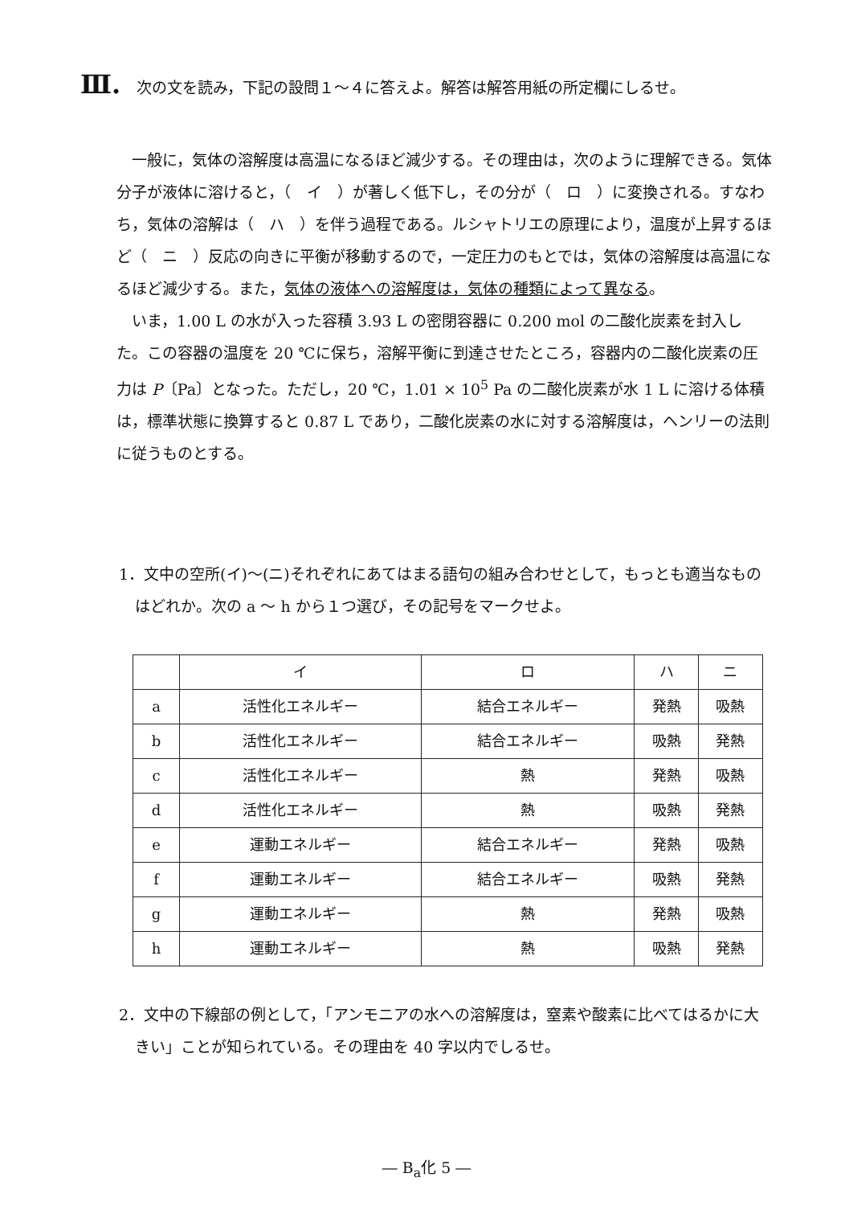Ⅲ. 次の文を読み，下記の設問１～４に答えよ。解答は解答用紙の所定欄にしるせ。
一般に，気体の溶解度は高温になるほど減少する。その理由は，次のように理解できる。気体分子が液体に溶けると，（　イ　）が著しく低下し，その分が（　ロ　）に変換される。すなわち，気体の溶解は（　ハ　）を伴う過程である。ルシャトリエの原理により，温度が上昇するほど（　ニ　）反応の向きに平衡が移動するので，一定圧力のもとでは，気体の溶解度は高温になるほど減少する。また，気体の液体への溶解度は，気体の種類によって異なる。
いま，1.00 L の水が入った容積 3.93 L の密閉容器に 0.200 mol の二酸化炭素を封入した。この容器の温度を 20 ℃に保ち，溶解平衡に到達させたところ，容器内の二酸化炭素の圧力は P〔Pa〕となった。ただし，20 ℃，1.01 × 10<sup>5</sup> Pa の二酸化炭素が水 1 L に溶ける体積は，標準状態に換算すると 0.87 L であり，二酸化炭素の水に対する溶解度は，ヘンリーの法則に従うものとする。
1．文中の空所(イ)～(ニ)それぞれにあてはまる語句の組み合わせとして，もっとも適当なものはどれか。次の a ～ h から１つ選び，その記号をマークせよ。
| | イ | ロ | ハ | ニ |
| --- | --- | --- | --- | --- |
| a | 活性化エネルギー | 結合エネルギー | 発熱 | 吸熱 |
| b | 活性化エネルギー | 結合エネルギー | 吸熱 | 発熱 |
| c | 活性化エネルギー | 熱 | 発熱 | 吸熱 |
| d | 活性化エネルギー | 熱 | 吸熱 | 発熱 |
| e | 運動エネルギー | 結合エネルギー | 発熱 | 吸熱 |
| f | 運動エネルギー | 結合エネルギー | 吸熱 | 発熱 |
| g | 運動エネルギー | 熱 | 発熱 | 吸熱 |
| h | 運動エネルギー | 熱 | 吸熱 | 発熱 |
2．文中の下線部の例として，「アンモニアの水への溶解度は，窒素や酸素に比べてはるかに大きい」ことが知られている。その理由を 40 字以内でしるせ。
― B<sub>a</sub>化 5 ―